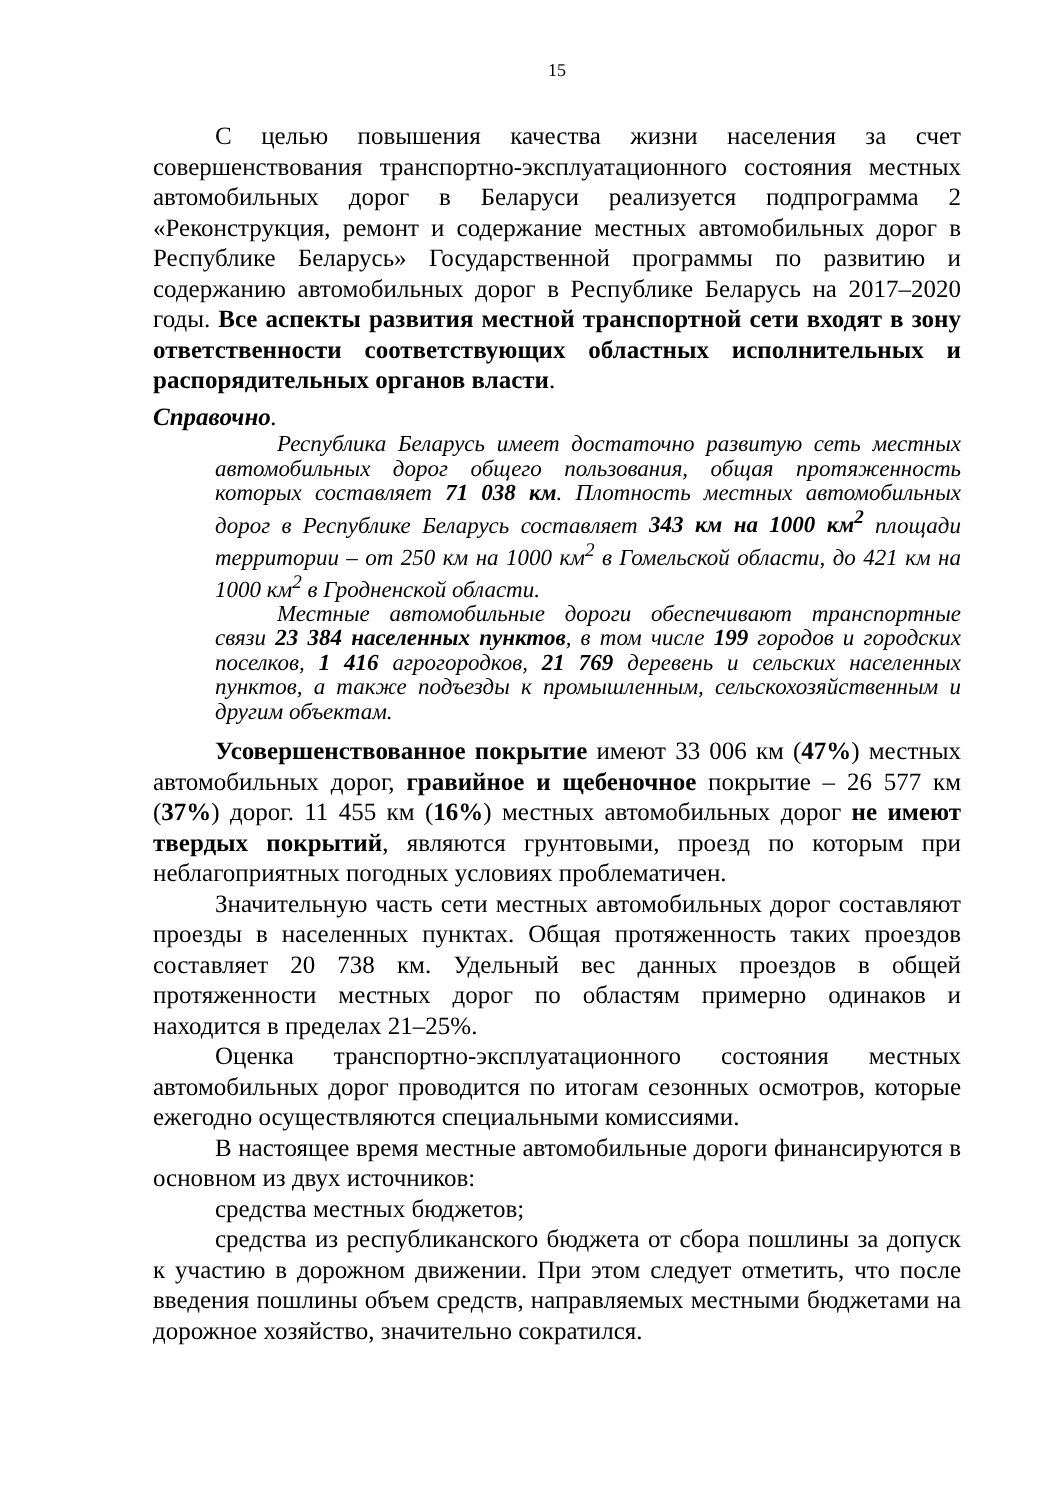15
С целью повышения качества жизни населения за счет совершенствования транспортно-эксплуатационного состояния местных автомобильных дорог в Беларуси реализуется подпрограмма 2 «Реконструкция, ремонт и содержание местных автомобильных дорог в Республике Беларусь» Государственной программы по развитию и содержанию автомобильных дорог в Республике Беларусь на 2017–2020 годы. Все аспекты развития местной транспортной сети входят в зону ответственности соответствующих областных исполнительных и распорядительных органов власти.
Справочно.
Республика Беларусь имеет достаточно развитую сеть местных автомобильных дорог общего пользования, общая протяженность которых составляет 71 038 км. Плотность местных автомобильных дорог в Республике Беларусь составляет 343 км на 1000 км<sup>2</sup> площади территории – от 250 км на 1000 км<sup>2</sup> в Гомельской области, до 421 км на 1000 км<sup>2</sup> в Гродненской области.
Местные автомобильные дороги обеспечивают транспортные связи 23 384 населенных пунктов, в том числе 199 городов и городских поселков, 1 416 агрогородков, 21 769 деревень и сельских населенных пунктов, а также подъезды к промышленным, сельскохозяйственным и другим объектам.
Усовершенствованное покрытие имеют 33 006 км (47%) местных автомобильных дорог, гравийное и щебеночное покрытие – 26 577 км (37%) дорог. 11 455 км (16%) местных автомобильных дорог не имеют твердых покрытий, являются грунтовыми, проезд по которым при неблагоприятных погодных условиях проблематичен.
Значительную часть сети местных автомобильных дорог составляют проезды в населенных пунктах. Общая протяженность таких проездов составляет 20 738 км. Удельный вес данных проездов в общей протяженности местных дорог по областям примерно одинаков и находится в пределах 21–25%.
Оценка транспортно-эксплуатационного состояния местных автомобильных дорог проводится по итогам сезонных осмотров, которые ежегодно осуществляются специальными комиссиями.
В настоящее время местные автомобильные дороги финансируются в основном из двух источников:
средства местных бюджетов;
средства из республиканского бюджета от сбора пошлины за допуск к участию в дорожном движении. При этом следует отметить, что после введения пошлины объем средств, направляемых местными бюджетами на дорожное хозяйство, значительно сократился.